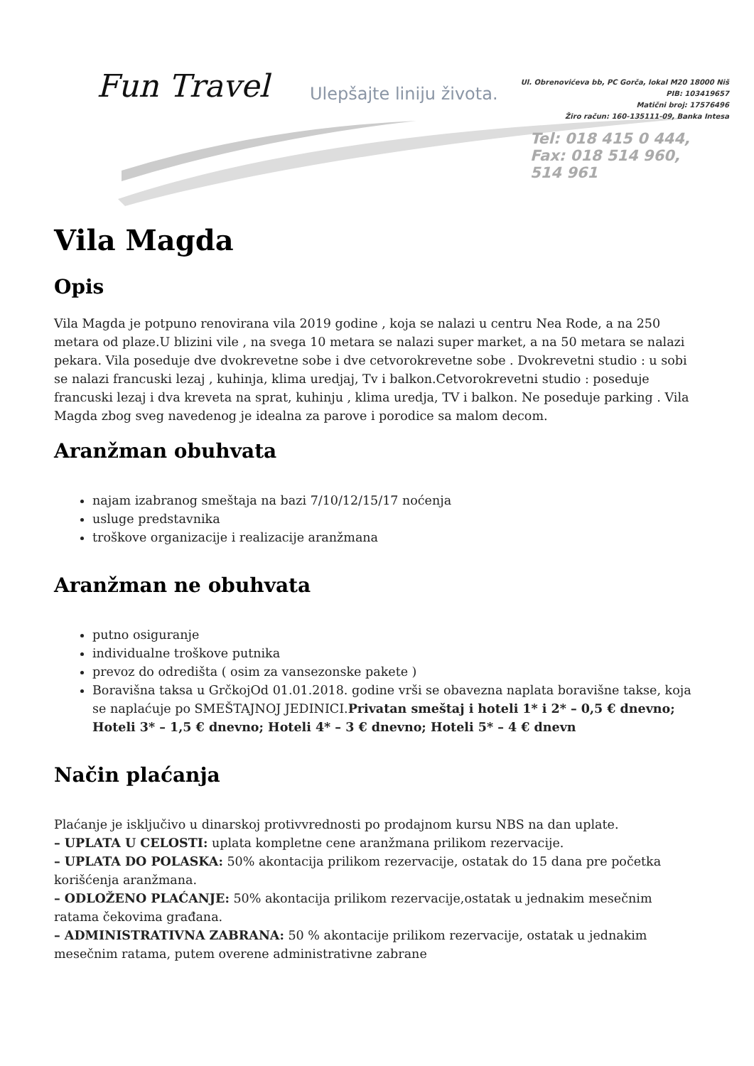Fun Travel Ulepšajte liniju života.
Ul. Obrenovićeva bb, PC Gorča, lokal M20 18000 Niš
PIB: 103419657
Matični broj: 17576496
Žiro račun: 160-135111-09, Banka Intesa
Tel: 018 415 0 444,
Fax: 018 514 960, 514 961
Vila Magda
Opis
Vila Magda je potpuno renovirana vila 2019 godine , koja se nalazi u centru Nea Rode, a na 250 metara od plaze.U blizini vile , na svega 10 metara se nalazi super market, a na 50 metara se nalazi pekara. Vila poseduje dve dvokrevetne sobe i dve cetvorokrevetne sobe . Dvokrevetni studio : u sobi se nalazi francuski lezaj , kuhinja, klima uredjaj, Tv i balkon.Cetvorokrevetni studio : poseduje francuski lezaj i dva kreveta na sprat, kuhinju , klima uredja, TV i balkon. Ne poseduje parking . Vila Magda zbog sveg navedenog je idealna za parove i porodice sa malom decom.
Aranžman obuhvata
najam izabranog smeštaja na bazi 7/10/12/15/17 noćenja
usluge predstavnika
troškove organizacije i realizacije aranžmana
Aranžman ne obuhvata
putno osiguranje
individualne troškove putnika
prevoz do odredišta ( osim za vansezonske pakete )
Boravišna taksa u GrčkojOd 01.01.2018. godine vrši se obavezna naplata boravišne takse, koja se naplaćuje po SMEŠTAJNOJ JEDINICI.Privatan smeštaj i hoteli 1* i 2* – 0,5 € dnevno; Hoteli 3* – 1,5 € dnevno; Hoteli 4* – 3 € dnevno; Hoteli 5* – 4 € dnevn
Način plaćanja
Plaćanje je isključivo u dinarskoj protivvrednosti po prodajnom kursu NBS na dan uplate.
– UPLATA U CELOSTI: uplata kompletne cene aranžmana prilikom rezervacije.
– UPLATA DO POLASKA: 50% akontacija prilikom rezervacije, ostatak do 15 dana pre početka korišćenja aranžmana.
– ODLOŽENO PLAĆANJE: 50% akontacija prilikom rezervacije,ostatak u jednakim mesečnim ratama čekovima građana.
– ADMINISTRATIVNA ZABRANA: 50 % akontacije prilikom rezervacije, ostatak u jednakim mesečnim ratama, putem overene administrativne zabrane